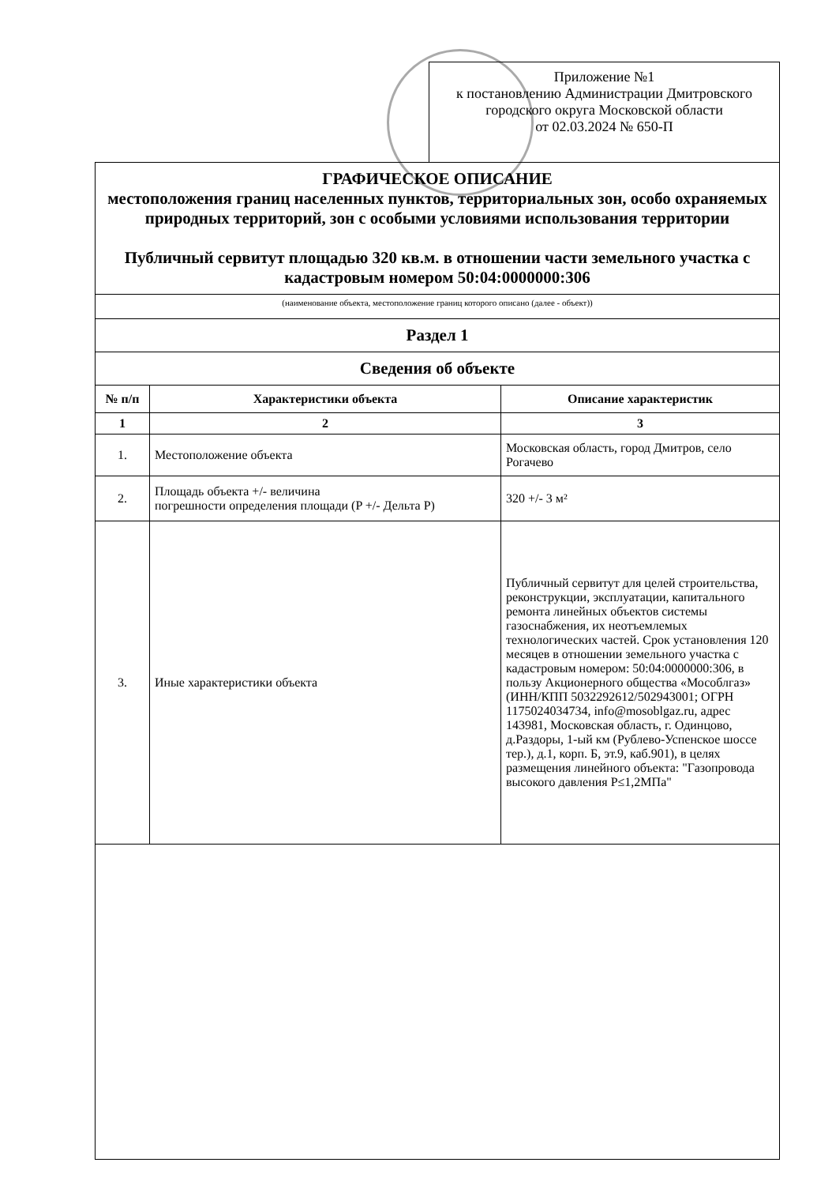Приложение №1
к постановлению Администрации Дмитровского
городского округа Московской области
от 02.03.2024 № 650-П
| ГРАФИЧЕСКОЕ ОПИСАНИЕ местоположения границ населенных пунктов, территориальных зон, особо охраняемых природных территорий, зон с особыми условиями использования территории Публичный сервитут площадью 320 кв.м. в отношении части земельного участка с кадастровым номером 50:04:0000000:306 | | |
| (наименование объекта, местоположение границ которого описано (далее - объект)) | | |
| Раздел 1 | | |
| Сведения об объекте | | |
| № п/п | Характеристики объекта | Описание характеристик |
| 1 | 2 | 3 |
| 1. | Местоположение объекта | Московская область, город Дмитров, село Рогачево |
| 2. | Площадь объекта +/- величина погрешности определения площади (P +/- Дельта P) | 320 +/- 3 м² |
| 3. | Иные характеристики объекта | Публичный сервитут для целей строительства, реконструкции, эксплуатации, капитального ремонта линейных объектов системы газоснабжения, их неотъемлемых технологических частей. Срок установления 120 месяцев в отношении земельного участка с кадастровым номером: 50:04:0000000:306, в пользу Акционерного общества «Мособлгаз» (ИНН/КПП 5032292612/502943001; ОГРН 1175024034734, info@mosoblgaz.ru, адрес 143981, Московская область, г. Одинцово, д.Раздоры, 1-ый км (Рублево-Успенское шоссе тер.), д.1, корп. Б, эт.9, каб.901), в целях размещения линейного объекта: "Газопровода высокого давления P≤1,2МПа" |